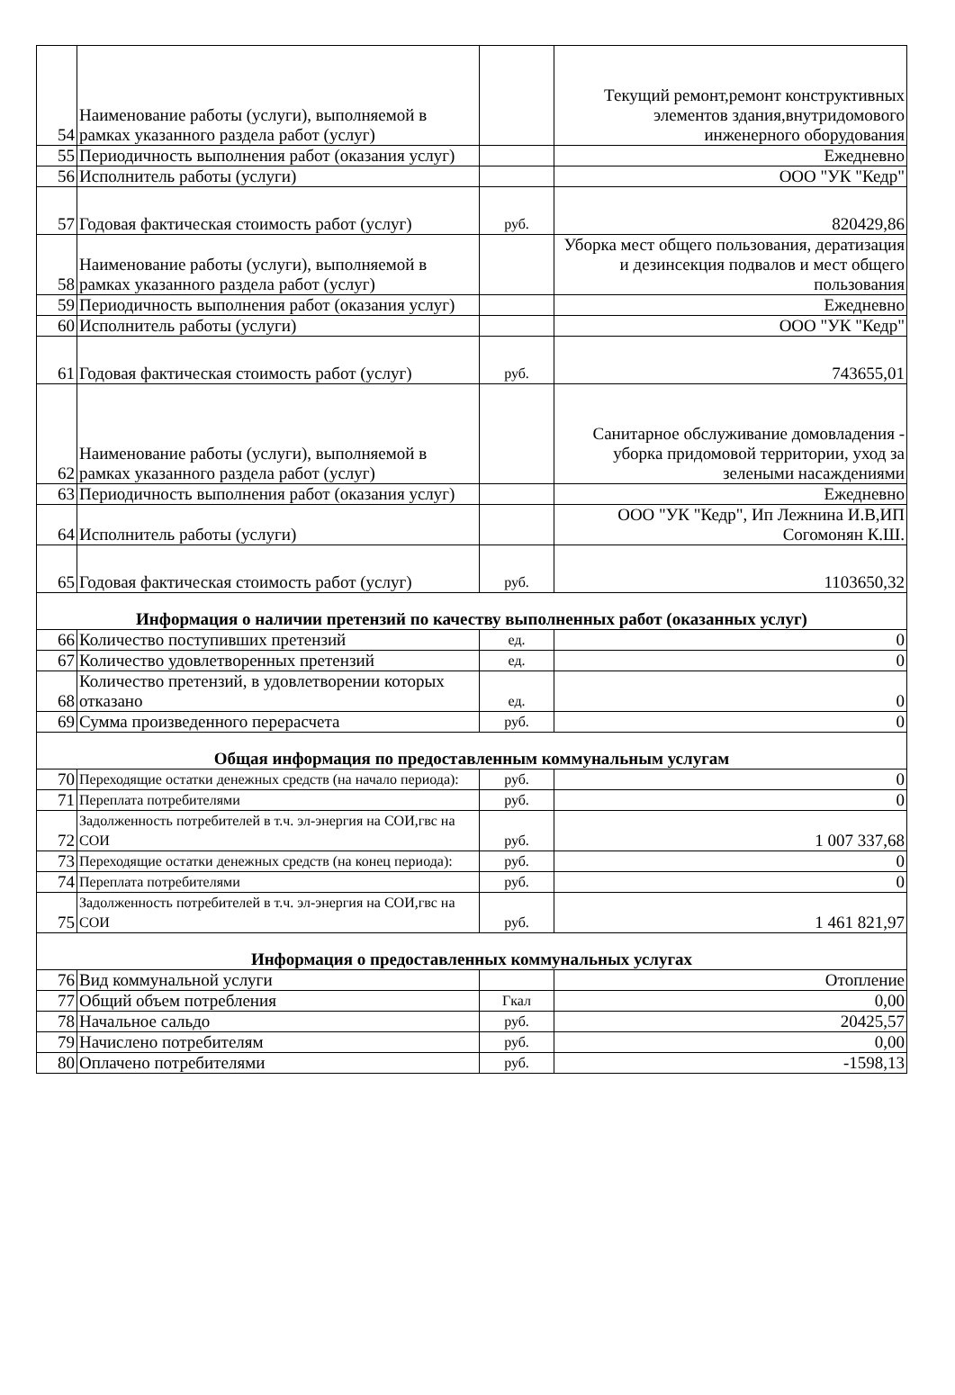| 54 | Наименование работы (услуги), выполняемой в рамках указанного раздела работ (услуг) | | Текущий ремонт,ремонт конструктивных элементов здания,внутридомового инженерного оборудования |
| 55 | Периодичность выполнения работ (оказания услуг) | | Ежедневно |
| 56 | Исполнитель работы (услуги) | | ООО "УК "Кедр" |
| 57 | Годовая фактическая стоимость работ (услуг) | руб. | 820429,86 |
| 58 | Наименование работы (услуги), выполняемой в рамках указанного раздела работ (услуг) | | Уборка мест общего пользования, дератизация и дезинсекция подвалов и мест общего пользования |
| 59 | Периодичность выполнения работ (оказания услуг) | | Ежедневно |
| 60 | Исполнитель работы (услуги) | | ООО "УК "Кедр" |
| 61 | Годовая фактическая стоимость работ (услуг) | руб. | 743655,01 |
| 62 | Наименование работы (услуги), выполняемой в рамках указанного раздела работ (услуг) | | Санитарное обслуживание домовладения - уборка придомовой территории, уход за зелеными насаждениями |
| 63 | Периодичность выполнения работ (оказания услуг) | | Ежедневно |
| 64 | Исполнитель работы (услуги) | | ООО "УК "Кедр", Ип Лежнина И.В,ИП Согомонян К.Ш. |
| 65 | Годовая фактическая стоимость работ (услуг) | руб. | 1103650,32 |
| Информация о наличии претензий по качеству выполненных работ (оказанных услуг) | | | |
| 66 | Количество поступивших претензий | ед. | 0 |
| 67 | Количество удовлетворенных претензий | ед. | 0 |
| 68 | Количество претензий, в удовлетворении которых отказано | ед. | 0 |
| 69 | Сумма произведенного перерасчета | руб. | 0 |
| Общая информация по предоставленным коммунальным услугам | | | |
| 70 | Переходящие остатки денежных средств (на начало периода): | руб. | 0 |
| 71 | Переплата потребителями | руб. | 0 |
| 72 | Задолженность потребителей в т.ч. эл-энергия на СОИ,гвс на СОИ | руб. | 1 007 337,68 |
| 73 | Переходящие остатки денежных средств (на конец периода): | руб. | 0 |
| 74 | Переплата потребителями | руб. | 0 |
| 75 | Задолженность потребителей в т.ч. эл-энергия на СОИ,гвс на СОИ | руб. | 1 461 821,97 |
| Информация о предоставленных коммунальных услугах | | | |
| 76 | Вид коммунальной услуги | | Отопление |
| 77 | Общий объем потребления | Гкал | 0,00 |
| 78 | Начальное сальдо | руб. | 20425,57 |
| 79 | Начислено потребителям | руб. | 0,00 |
| 80 | Оплачено потребителями | руб. | -1598,13 |